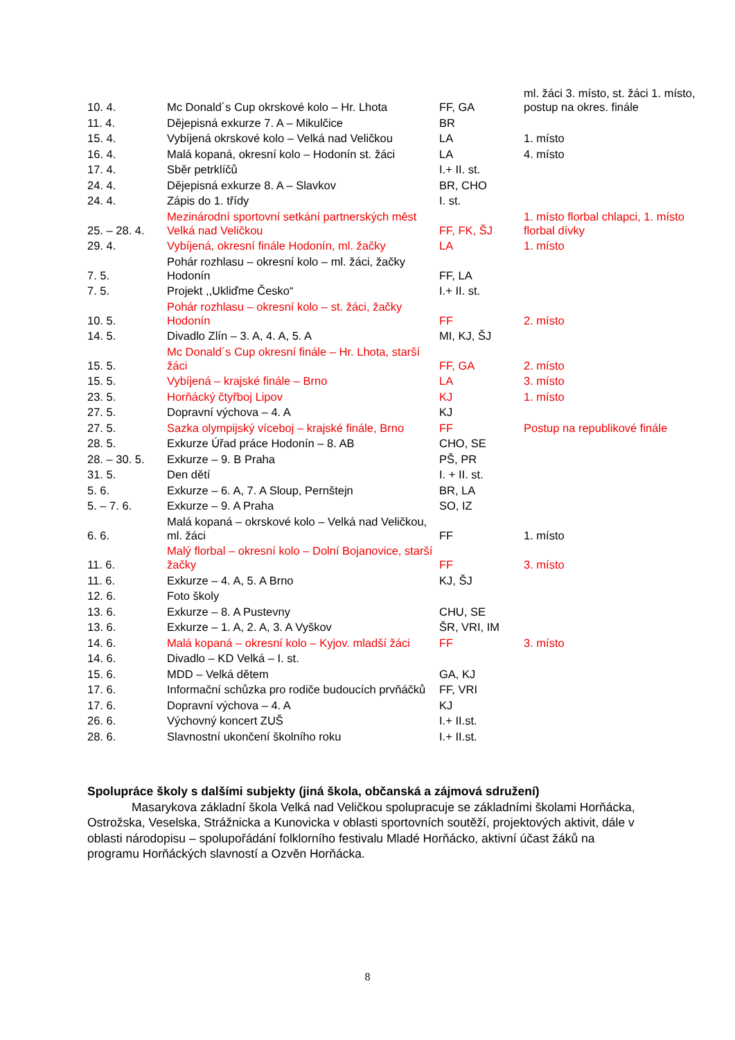| 10. 4. | Mc Donald´s Cup okrskové kolo – Hr. Lhota | FF, GA | ml. žáci 3. místo, st. žáci 1. místo, postup na okres. finále |
| 11. 4. | Dějepisná exkurze 7. A – Mikulčice | BR | |
| 15. 4. | Vybíjená okrskové kolo – Velká nad Veličkou | LA | 1. místo |
| 16. 4. | Malá kopaná, okresní kolo – Hodonín st. žáci | LA | 4. místo |
| 17. 4. | Sběr petrklíčů | I.+ II. st. | |
| 24. 4. | Dějepisná exkurze 8. A – Slavkov | BR, CHO | |
| 24. 4. | Zápis do 1. třídy | I. st. | |
| 25. – 28. 4. | Mezinárodní sportovní setkání partnerských měst Velká nad Veličkou | FF, FK, ŠJ | 1. místo florbal chlapci, 1. místo florbal dívky |
| 29. 4. | Vybíjená, okresní finále Hodonín, ml. žačky | LA | 1. místo |
| 7. 5. | Pohár rozhlasu – okresní kolo – ml. žáci, žačky Hodonín | FF, LA | |
| 7. 5. | Projekt ,,Ukliďme Česko“ | I.+ II. st. | |
| 10. 5. | Pohár rozhlasu – okresní kolo – st. žáci, žačky Hodonín | FF | 2. místo |
| 14. 5. | Divadlo Zlín – 3. A, 4. A, 5. A | MI, KJ, ŠJ | |
| 15. 5. | Mc Donald´s Cup okresní finále – Hr. Lhota, starší žáci | FF, GA | 2. místo |
| 15. 5. | Vybíjená – krajské finále – Brno | LA | 3. místo |
| 23. 5. | Horňácký čtyřboj Lipov | KJ | 1. místo |
| 27. 5. | Dopravní výchova – 4. A | KJ | |
| 27. 5. | Sazka olympijský víceboj – krajské finále, Brno | FF | Postup na republikové finále |
| 28. 5. | Exkurze Úřad práce Hodonín – 8. AB | CHO, SE | |
| 28. – 30. 5. | Exkurze – 9. B Praha | PŠ, PR | |
| 31. 5. | Den dětí | I. + II. st. | |
| 5. 6. | Exkurze – 6. A, 7. A Sloup, Pernštejn | BR, LA | |
| 5. – 7. 6. | Exkurze – 9. A Praha | SO, IZ | |
| 6. 6. | Malá kopaná – okrskové kolo – Velká nad Veličkou, ml. žáci | FF | 1. místo |
| 11. 6. | Malý florbal – okresní kolo – Dolní Bojanovice, starší žačky | FF | 3. místo |
| 11. 6. | Exkurze – 4. A, 5. A Brno | KJ, ŠJ | |
| 12. 6. | Foto školy | | |
| 13. 6. | Exkurze – 8. A Pustevny | CHU, SE | |
| 13. 6. | Exkurze – 1. A, 2. A, 3. A Vyškov | ŠR, VRI, IM | |
| 14. 6. | Malá kopaná – okresní kolo – Kyjov. mladší žáci | FF | 3. místo |
| 14. 6. | Divadlo – KD Velká – I. st. | | |
| 15. 6. | MDD – Velká dětem | GA, KJ | |
| 17. 6. | Informační schůzka pro rodiče budoucích prvňáčků | FF, VRI | |
| 17. 6. | Dopravní výchova – 4. A | KJ | |
| 26. 6. | Výchovný koncert ZUŠ | I.+ II.st. | |
| 28. 6. | Slavnostní ukončení školního roku | I.+ II.st. | |
Spolupráce školy s dalšími subjekty (jiná škola, občanská a zájmová sdružení)
Masarykova základní škola Velká nad Veličkou spolupracuje se základními školami Horňácka, Ostrožska, Veselska, Strážnicka a Kunovicka v oblasti sportovních soutěží, projektových aktivit, dále v oblasti národopisu – spolupořádání folklorního festivalu Mladé Horňácko, aktivní účast žáků na programu Horňáckých slavností a Ozvěn Horňácka.
8